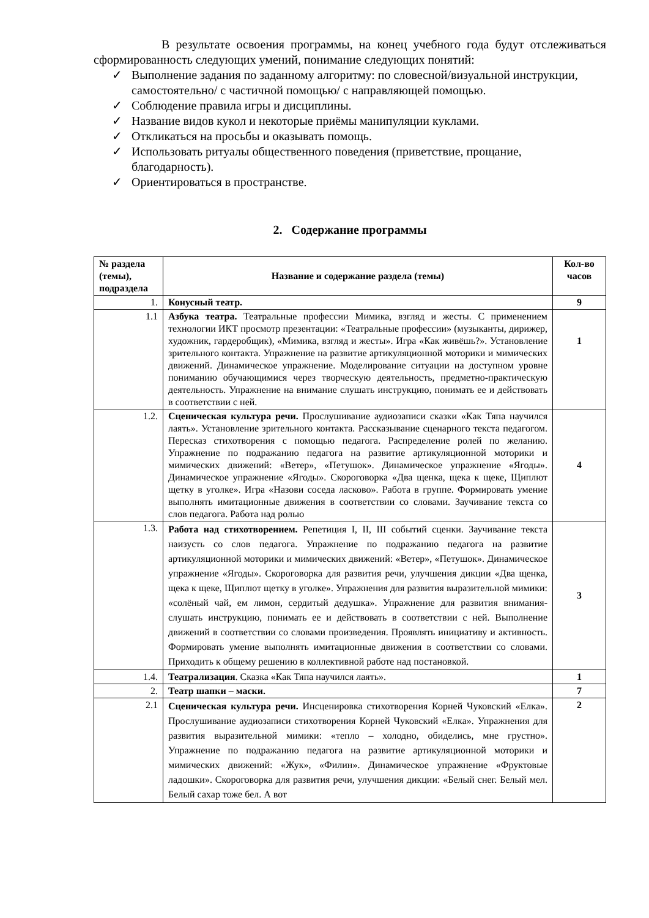В результате освоения программы, на конец учебного года будут отслеживаться сформированность следующих умений, понимание следующих понятий:
✓ Выполнение задания по заданному алгоритму: по словесной/визуальной инструкции, самостоятельно/ с частичной помощью/ с направляющей помощью.
✓ Соблюдение правила игры и дисциплины.
✓ Название видов кукол и некоторые приёмы манипуляции куклами.
✓ Откликаться на просьбы и оказывать помощь.
✓ Использовать ритуалы общественного поведения (приветствие, прощание, благодарность).
✓ Ориентироваться в пространстве.
2. Содержание программы
| № раздела (темы), подраздела | Название и содержание раздела (темы) | Кол-во часов |
| --- | --- | --- |
| 1. | Конусный театр. | 9 |
| 1.1 | Азбука театра. Театральные профессии Мимика, взгляд и жесты. С применением технологии ИКТ просмотр презентации: «Театральные профессии» (музыканты, дирижер, художник, гардеробщик), «Мимика, взгляд и жесты». Игра «Как живёшь?». Установление зрительного контакта. Упражнение на развитие артикуляционной моторики и мимических движений. Динамическое упражнение. Моделирование ситуации на доступном уровне пониманию обучающимися через творческую деятельность, предметно-практическую деятельность. Упражнение на внимание слушать инструкцию, понимать ее и действовать в соответствии с ней. | 1 |
| 1.2. | Сценическая культура речи. Прослушивание аудиозаписи сказки «Как Тяпа научился лаять». Установление зрительного контакта. Рассказывание сценарного текста педагогом. Пересказ стихотворения с помощью педагога. Распределение ролей по желанию. Упражнение по подражанию педагога на развитие артикуляционной моторики и мимических движений: «Ветер», «Петушок». Динамическое упражнение «Ягоды». Динамическое упражнение «Ягоды». Скороговорка «Два щенка, щека к щеке, Щиплют щетку в уголке». Игра «Назови соседа ласково». Работа в группе. Формировать умение выполнять имитационные движения в соответствии со словами. Заучивание текста со слов педагога. Работа над ролью | 4 |
| 1.3. | Работа над стихотворением. Репетиция I, II, III событий сценки. Заучивание текста наизусть со слов педагога. Упражнение по подражанию педагога на развитие артикуляционной моторики и мимических движений: «Ветер», «Петушок». Динамическое упражнение «Ягоды». Скороговорка для развития речи, улучшения дикции «Два щенка, щека к щеке, Щиплют щетку в уголке». Упражнения для развития выразительной мимики: «солёный чай, ем лимон, сердитый дедушка». Упражнение для развития внимания-слушать инструкцию, понимать ее и действовать в соответствии с ней. Выполнение движений в соответствии со словами произведения. Проявлять инициативу и активность. Формировать умение выполнять имитационные движения в соответствии со словами. Приходить к общему решению в коллективной работе над постановкой. | 3 |
| 1.4. | Театрализация . Сказка «Как Тяпа научился лаять». | 1 |
| 2. | Театр шапки – маски. | 7 |
| 2.1 | Сценическая культура речи. Инсценировка стихотворения Корней Чуковский «Елка». Прослушивание аудиозаписи стихотворения Корней Чуковский «Елка». Упражнения для развития выразительной мимики: «тепло – холодно, обиделись, мне грустно». Упражнение по подражанию педагога на развитие артикуляционной моторики и мимических движений: «Жук», «Филин». Динамическое упражнение «Фруктовые ладошки». Скороговорка для развития речи, улучшения дикции: «Белый снег. Белый мел. Белый сахар тоже бел. А вот | 2 |